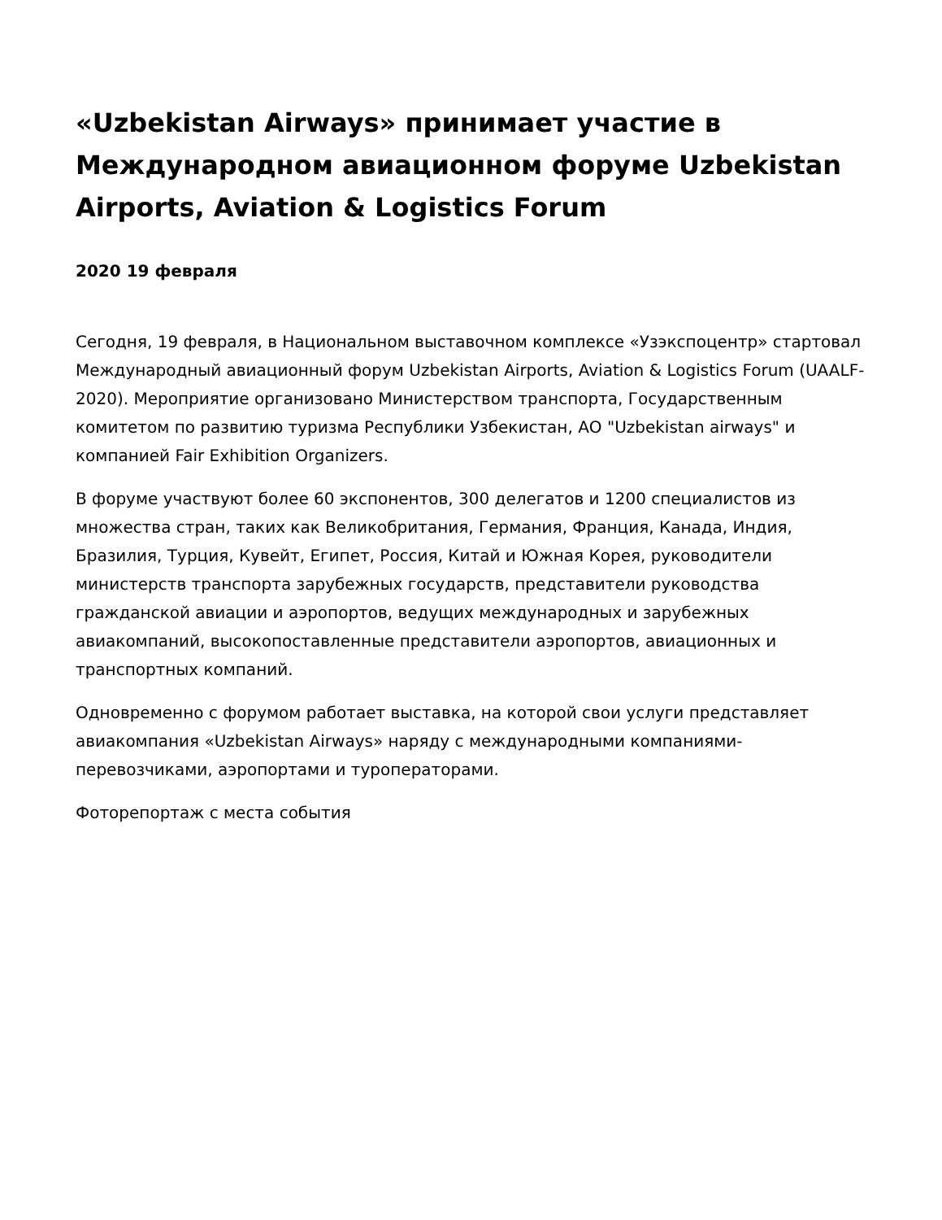«Uzbekistan Airways» принимает участие в Международном авиационном форуме Uzbekistan Airports, Aviation & Logistics Forum
2020 19 февраля
Сегодня, 19 февраля, в Национальном выставочном комплексе «Узэкспоцентр» стартовал Международный авиационный форум Uzbekistan Airports, Aviation & Logistics Forum (UAALF-2020). Мероприятие организовано Министерством транспорта, Государственным комитетом по развитию туризма Республики Узбекистан, АО "Uzbekistan airways" и компанией Fair Exhibition Organizers.
В форуме участвуют более 60 экспонентов, 300 делегатов и 1200 специалистов из множества стран, таких как Великобритания, Германия, Франция, Канада, Индия, Бразилия, Турция, Кувейт, Египет, Россия, Китай и Южная Корея, руководители министерств транспорта зарубежных государств, представители руководства гражданской авиации и аэропортов, ведущих международных и зарубежных авиакомпаний, высокопоставленные представители аэропортов, авиационных и транспортных компаний.
Одновременно с форумом работает выставка, на которой свои услуги представляет авиакомпания «Uzbekistan Airways» наряду с международными компаниями-перевозчиками, аэропортами и туроператорами.
Фоторепортаж с места события